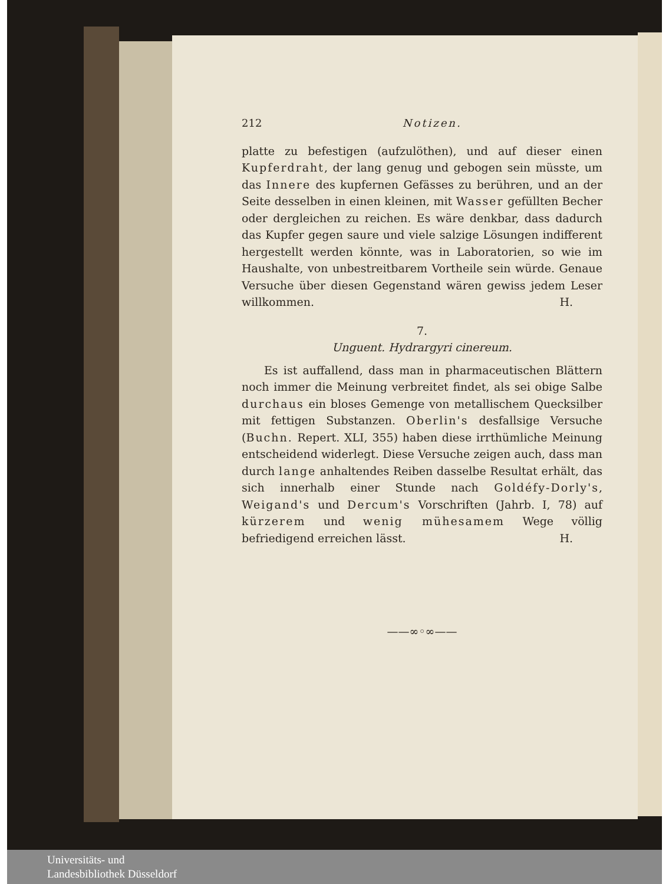212 Notizen.
platte zu befestigen (aufzulöthen), und auf dieser einen Kupferdraht, der lang genug und gebogen sein müsste, um das Innere des kupfernen Gefässes zu berühren, und an der Seite desselben in einen kleinen, mit Wasser gefüllten Becher oder dergleichen zu reichen. Es wäre denkbar, dass dadurch das Kupfer gegen saure und viele salzige Lösungen indifferent hergestellt werden könnte, was in Laboratorien, so wie im Haushalte, von unbestreitbarem Vortheile sein würde. Genaue Versuche über diesen Gegenstand wären gewiss jedem Leser willkommen. H.
7.
Unguent. Hydrargyri cinereum.
Es ist auffallend, dass man in pharmaceutischen Blättern noch immer die Meinung verbreitet findet, als sei obige Salbe durchaus ein bloses Gemenge von metallischem Quecksilber mit fettigen Substanzen. Oberlin's desfallsige Versuche (Buchn. Repert. XLI, 355) haben diese irrthümliche Meinung entscheidend widerlegt. Diese Versuche zeigen auch, dass man durch lange anhaltendes Reiben dasselbe Resultat erhält, das sich innerhalb einer Stunde nach Goldéfy-Dorly's, Weigand's und Dercum's Vorschriften (Jahrb. I, 78) auf kürzerem und wenig mühesamem Wege völlig befriedigend erreichen lässt. H.
——∞◦∞——
Universitäts- und
Landesbibliothek Düsseldorf